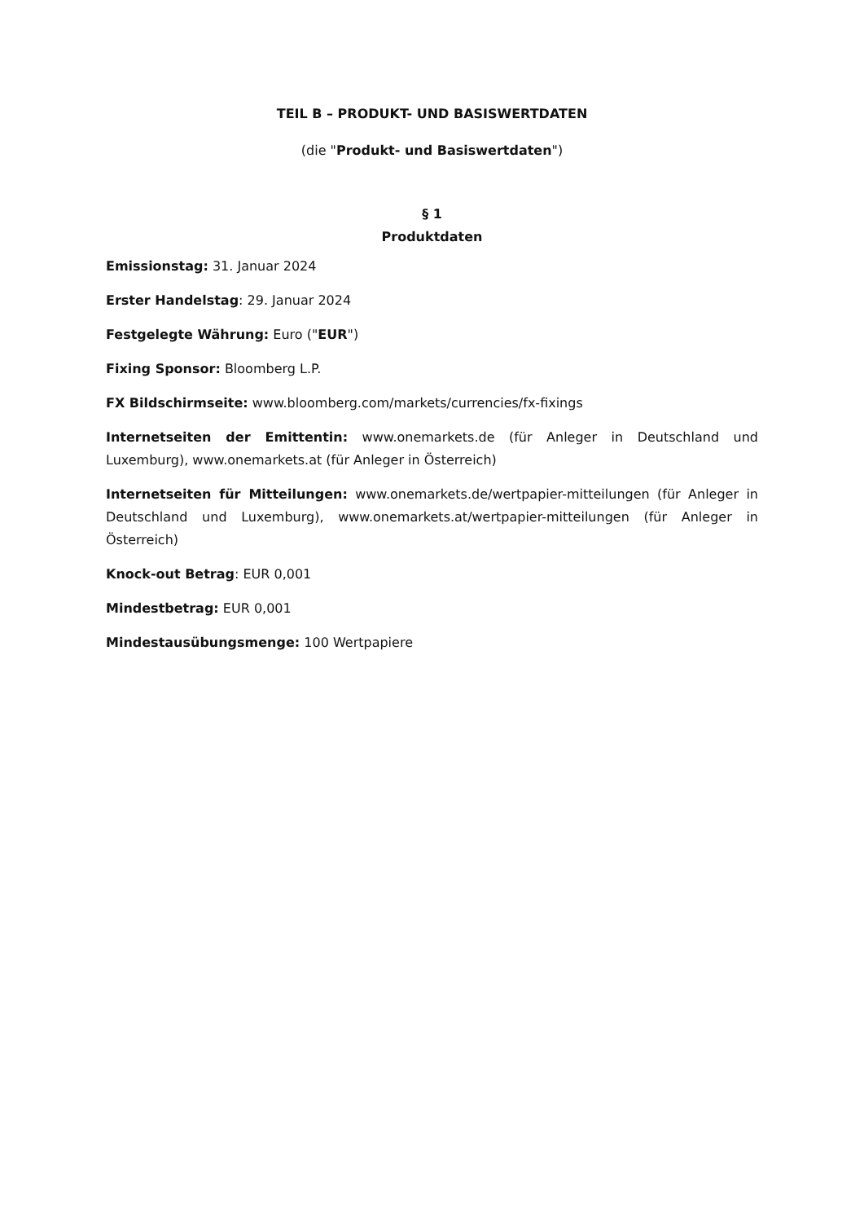TEIL B – PRODUKT- UND BASISWERTDATEN
(die "Produkt- und Basiswertdaten")
§ 1
Produktdaten
Emissionstag: 31. Januar 2024
Erster Handelstag: 29. Januar 2024
Festgelegte Währung: Euro ("EUR")
Fixing Sponsor: Bloomberg L.P.
FX Bildschirmseite: www.bloomberg.com/markets/currencies/fx-fixings
Internetseiten der Emittentin: www.onemarkets.de (für Anleger in Deutschland und Luxemburg), www.onemarkets.at (für Anleger in Österreich)
Internetseiten für Mitteilungen: www.onemarkets.de/wertpapier-mitteilungen (für Anleger in Deutschland und Luxemburg), www.onemarkets.at/wertpapier-mitteilungen (für Anleger in Österreich)
Knock-out Betrag: EUR 0,001
Mindestbetrag: EUR 0,001
Mindestausübungsmenge: 100 Wertpapiere